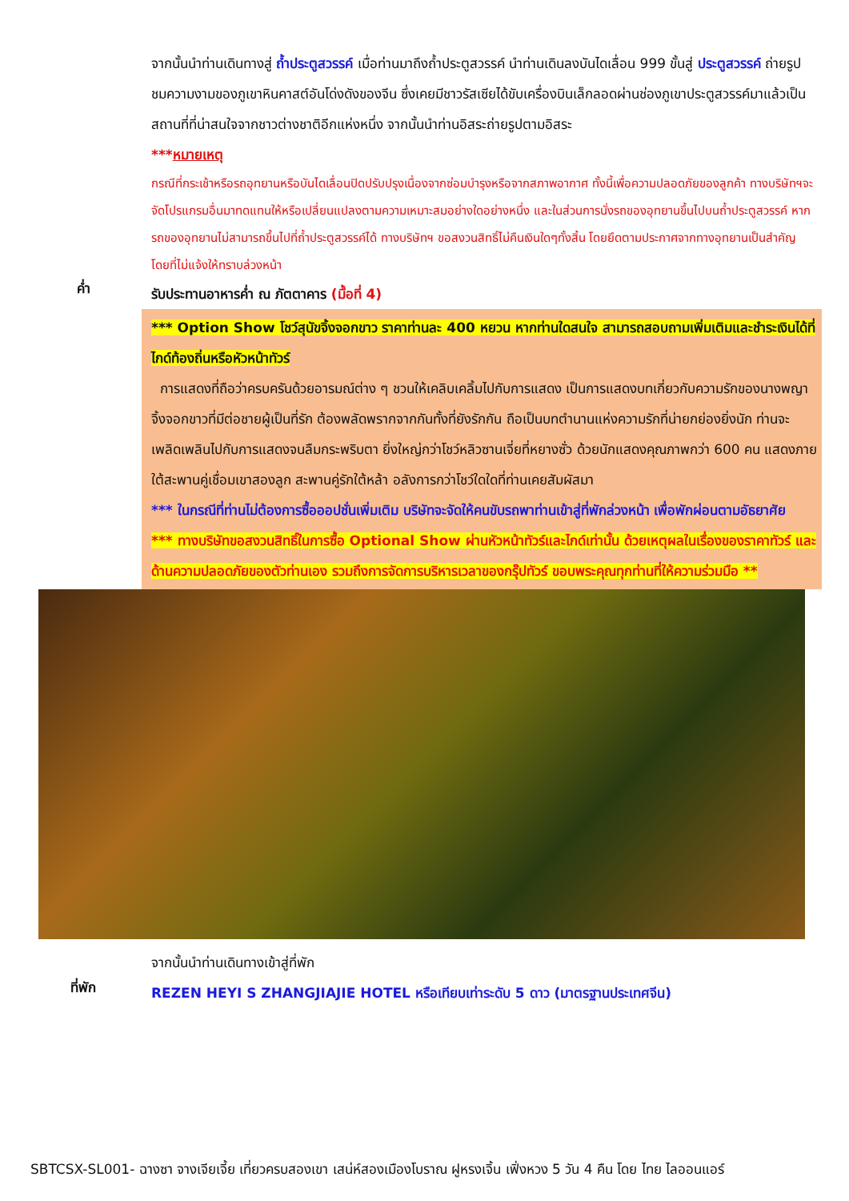จากนั้นนำท่านเดินทางสู่ ถ้ำประตูสวรรค์ เมื่อท่านมาถึงถ้ำประตูสวรรค์ นำท่านเดินลงบันไดเลื่อน 999 ขั้นสู่ ประตูสวรรค์ ถ่ายรูปชมความงามของภูเขาหินคาสต์อันโด่งดังของจีน ซึ่งเคยมีชาวรัสเซียได้ขับเครื่องบินเล็กลอดผ่านช่องภูเขาประตูสวรรค์มาแล้วเป็นสถานที่ที่น่าสนใจจากชาวต่างชาติอีกแห่งหนึ่ง จากนั้นนำท่านอิสระถ่ายรูปตามอิสระ
***หมายเหตุ
กรณีที่กระเช้าหรือรถอุทยานหรือบันไดเลื่อนปิดปรับปรุงเนื่องจากซ่อมบำรุงหรือจากสภาพอากาศ ทั้งนี้เพื่อความปลอดภัยของลูกค้า ทางบริษัทฯจะจัดโปรแกรมอื่นมาทดแทนให้หรือเปลี่ยนแปลงตามความเหมาะสมอย่างใดอย่างหนึ่ง และในส่วนการนั่งรถของอุทยานขึ้นไปบนถ้ำประตูสวรรค์ หากรถของอุทยานไม่สามารถขึ้นไปที่ถ้ำประตูสวรรค์ได้ ทางบริษัทฯ ขอสงวนสิทธิ์ไม่คืนเงินใดๆทั้งสิ้น โดยยึดตามประกาศจากทางอุทยานเป็นสำคัญโดยที่ไม่แจ้งให้ทราบล่วงหน้า
ค่ำ
รับประทานอาหารค่ำ ณ ภัตตาคาร (มื้อที่ 4)
*** Option Show โชว์สุนัขจิ้งจอกขาว ราคาท่านละ 400 หยวน หากท่านใดสนใจ สามารถสอบถามเพิ่มเติมและชำระเงินได้ที่ไกด์ท้องถิ่นหรือหัวหน้าทัวร์
การแสดงที่ถือว่าครบครันด้วยอารมณ์ต่าง ๆ ชวนให้เคลิบเคลิ้มไปกับการแสดง เป็นการแสดงบทเกี่ยวกับความรักของนางพญาจิ้งจอกขาวที่มีต่อชายผู้เป็นที่รัก ต้องพลัดพรากจากกันทั้งที่ยังรักกัน ถือเป็นบทตำนานแห่งความรักที่น่ายกย่องยิ่งนัก ท่านจะเพลิดเพลินไปกับการแสดงจนลืมกระพริบตา ยิ่งใหญ่กว่าโชว์หลิวซานเจี่ยที่หยางซั่ว ด้วยนักแสดงคุณภาพกว่า 600 คน แสดงภายใต้สะพานคู่เชื่อมเขาสองลูก สะพานคู่รักใต้หล้า อลังการกว่าโชว์ใดใดที่ท่านเคยสัมผัสมา
*** ในกรณีที่ท่านไม่ต้องการซื้อออปชั่นเพิ่มเติม บริษัทจะจัดให้คนขับรถพาท่านเข้าสู่ที่พักล่วงหน้า เพื่อพักผ่อนตามอัธยาศัย
*** ทางบริษัทขอสงวนสิทธิ์ในการซื้อ Optional Show ผ่านหัวหน้าทัวร์และไกด์เท่านั้น ด้วยเหตุผลในเรื่องของราคาทัวร์ และด้านความปลอดภัยของตัวท่านเอง รวมถึงการจัดการบริหารเวลาของกรุ๊ปทัวร์ ขอบพระคุณทุกท่านที่ให้ความร่วมมือ **
จากนั้นนำท่านเดินทางเข้าสู่ที่พัก
ที่พัก
REZEN HEYI S ZHANGJIAJIE HOTEL หรือเทียบเท่าระดับ 5 ดาว (มาตรฐานประเทศจีน)
SBTCSX-SL001- ฉางซา จางเจียเจี้ย เที่ยวครบสองเขา เสน่ห์สองเมืองโบราณ ฝูหรงเจิ้น เฟิ่งหวง 5 วัน 4 คืน โดย ไทย ไลออนแอร์